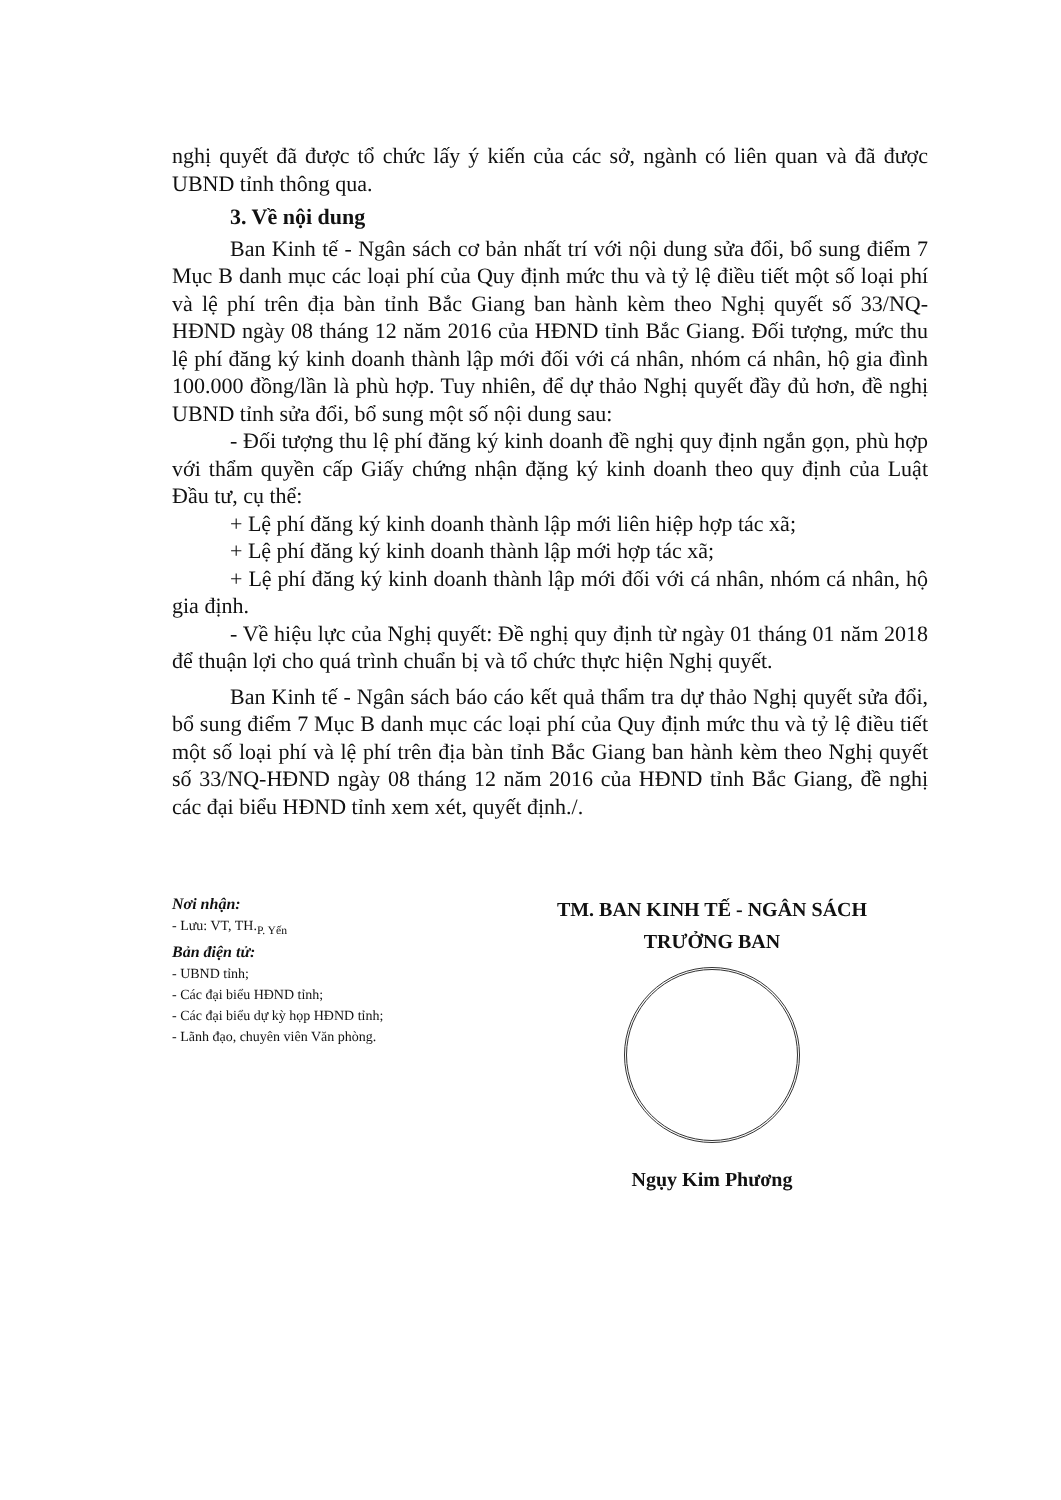nghị quyết đã được tổ chức lấy ý kiến của các sở, ngành có liên quan và đã được UBND tỉnh thông qua.
3. Về nội dung
Ban Kinh tế - Ngân sách cơ bản nhất trí với nội dung sửa đổi, bổ sung điểm 7 Mục B danh mục các loại phí của Quy định mức thu và tỷ lệ điều tiết một số loại phí và lệ phí trên địa bàn tỉnh Bắc Giang ban hành kèm theo Nghị quyết số 33/NQ-HĐND ngày 08 tháng 12 năm 2016 của HĐND tỉnh Bắc Giang. Đối tượng, mức thu lệ phí đăng ký kinh doanh thành lập mới đối với cá nhân, nhóm cá nhân, hộ gia đình 100.000 đồng/lần là phù hợp. Tuy nhiên, để dự thảo Nghị quyết đầy đủ hơn, đề nghị UBND tỉnh sửa đổi, bổ sung một số nội dung sau:
- Đối tượng thu lệ phí đăng ký kinh doanh đề nghị quy định ngắn gọn, phù hợp với thẩm quyền cấp Giấy chứng nhận đặng ký kinh doanh theo quy định của Luật Đầu tư, cụ thể:
+ Lệ phí đăng ký kinh doanh thành lập mới liên hiệp hợp tác xã;
+ Lệ phí đăng ký kinh doanh thành lập mới hợp tác xã;
+ Lệ phí đăng ký kinh doanh thành lập mới đối với cá nhân, nhóm cá nhân, hộ gia định.
- Về hiệu lực của Nghị quyết: Đề nghị quy định từ ngày 01 tháng 01 năm 2018 để thuận lợi cho quá trình chuẩn bị và tổ chức thực hiện Nghị quyết.
Ban Kinh tế - Ngân sách báo cáo kết quả thẩm tra dự thảo Nghị quyết sửa đổi, bổ sung điểm 7 Mục B danh mục các loại phí của Quy định mức thu và tỷ lệ điều tiết một số loại phí và lệ phí trên địa bàn tỉnh Bắc Giang ban hành kèm theo Nghị quyết số 33/NQ-HĐND ngày 08 tháng 12 năm 2016 của HĐND tỉnh Bắc Giang, đề nghị các đại biểu HĐND tỉnh xem xét, quyết định./.
Nơi nhận:
- Lưu: VT, TH.<sub>P. Yến</sub>
Bản điện tử:
- UBND tỉnh;
- Các đại biểu HĐND tỉnh;
- Các đại biểu dự kỳ họp HĐND tỉnh;
- Lãnh đạo, chuyên viên Văn phòng.
TM. BAN KINH TẾ - NGÂN SÁCH
TRƯỞNG BAN
Ngụy Kim Phương